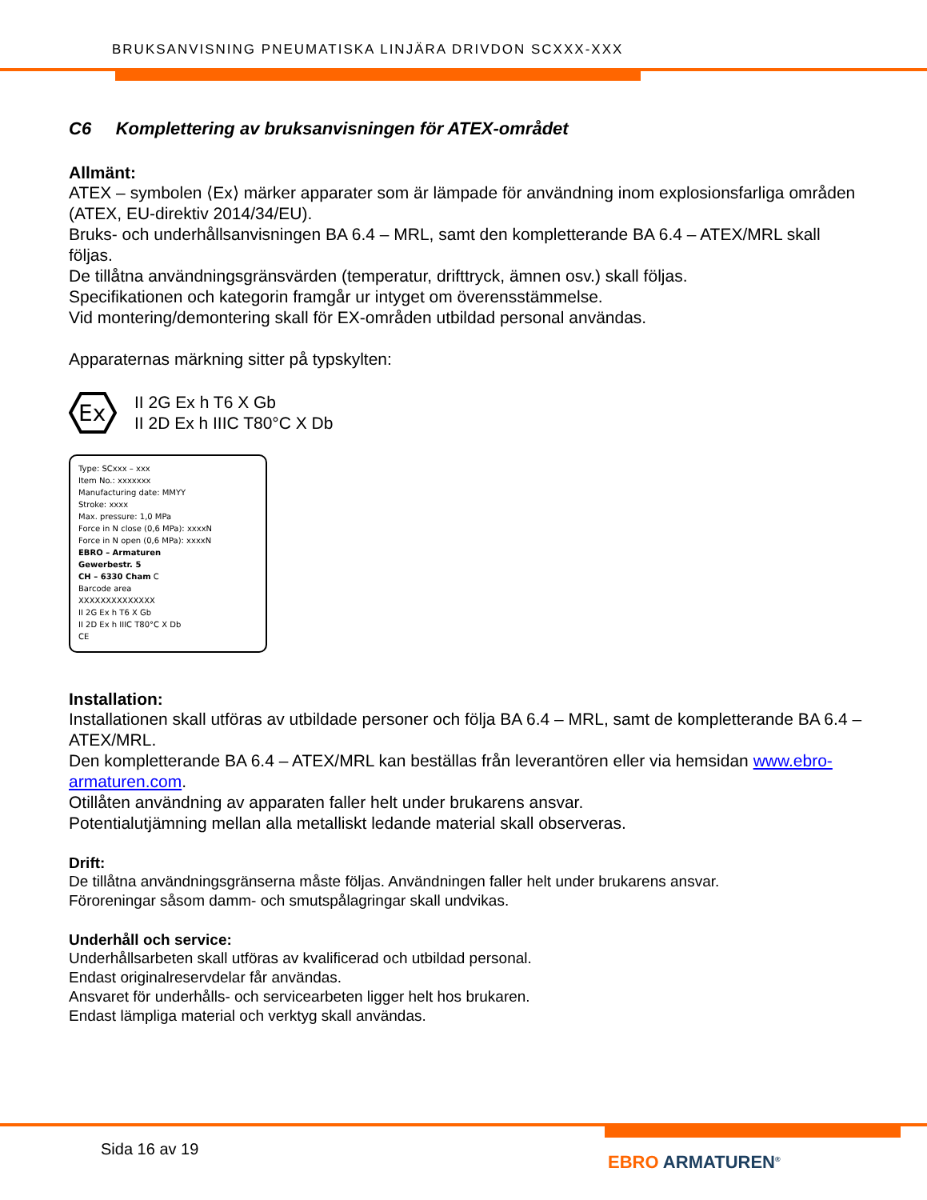BRUKSANVISNING PNEUMATISKA LINJÄRA DRIVDON SCXXX-XXX
C6 Komplettering av bruksanvisningen för ATEX-området
Allmänt:
ATEX – symbolen ⟨Ex⟩ märker apparater som är lämpade för användning inom explosionsfarliga områden (ATEX, EU-direktiv 2014/34/EU).
Bruks- och underhållsanvisningen BA 6.4 – MRL, samt den kompletterande BA 6.4 – ATEX/MRL skall följas.
De tillåtna användningsgränsvärden (temperatur, drifttryck, ämnen osv.) skall följas.
Specifikationen och kategorin framgår ur intyget om överensstämmelse.
Vid montering/demontering skall för EX-områden utbildad personal användas.
Apparaternas märkning sitter på typskylten:
Ex
II 2G Ex h T6 X Gb
II 2D Ex h IIIC T80°C X Db
Type: SCxxx – xxx
Item No.: xxxxxxx
Manufacturing date: MMYY
Stroke: xxxx
Max. pressure: 1,0 MPa
Force in N close (0,6 MPa): xxxxN
Force in N open (0,6 MPa): xxxxN
EBRO – Armaturen
Gewerbestr. 5
CH – 6330 Cham C
Barcode area
XXXXXXXXXXXXXX
II 2G Ex h T6 X Gb
II 2D Ex h IIIC T80°C X Db
CE
Installation:
Installationen skall utföras av utbildade personer och följa BA 6.4 – MRL, samt de kompletterande BA 6.4 – ATEX/MRL.
Den kompletterande BA 6.4 – ATEX/MRL kan beställas från leverantören eller via hemsidan www.ebro-armaturen.com.
Otillåten användning av apparaten faller helt under brukarens ansvar.
Potentialutjämning mellan alla metalliskt ledande material skall observeras.
Drift:
De tillåtna användningsgränserna måste följas. Användningen faller helt under brukarens ansvar.
Föroreningar såsom damm- och smutspålagringar skall undvikas.
Underhåll och service:
Underhållsarbeten skall utföras av kvalificerad och utbildad personal.
Endast originalreservdelar får användas.
Ansvaret för underhålls- och servicearbeten ligger helt hos brukaren.
Endast lämpliga material och verktyg skall användas.
Sida 16 av 19
EBRO ARMATUREN<sup>®</sup>